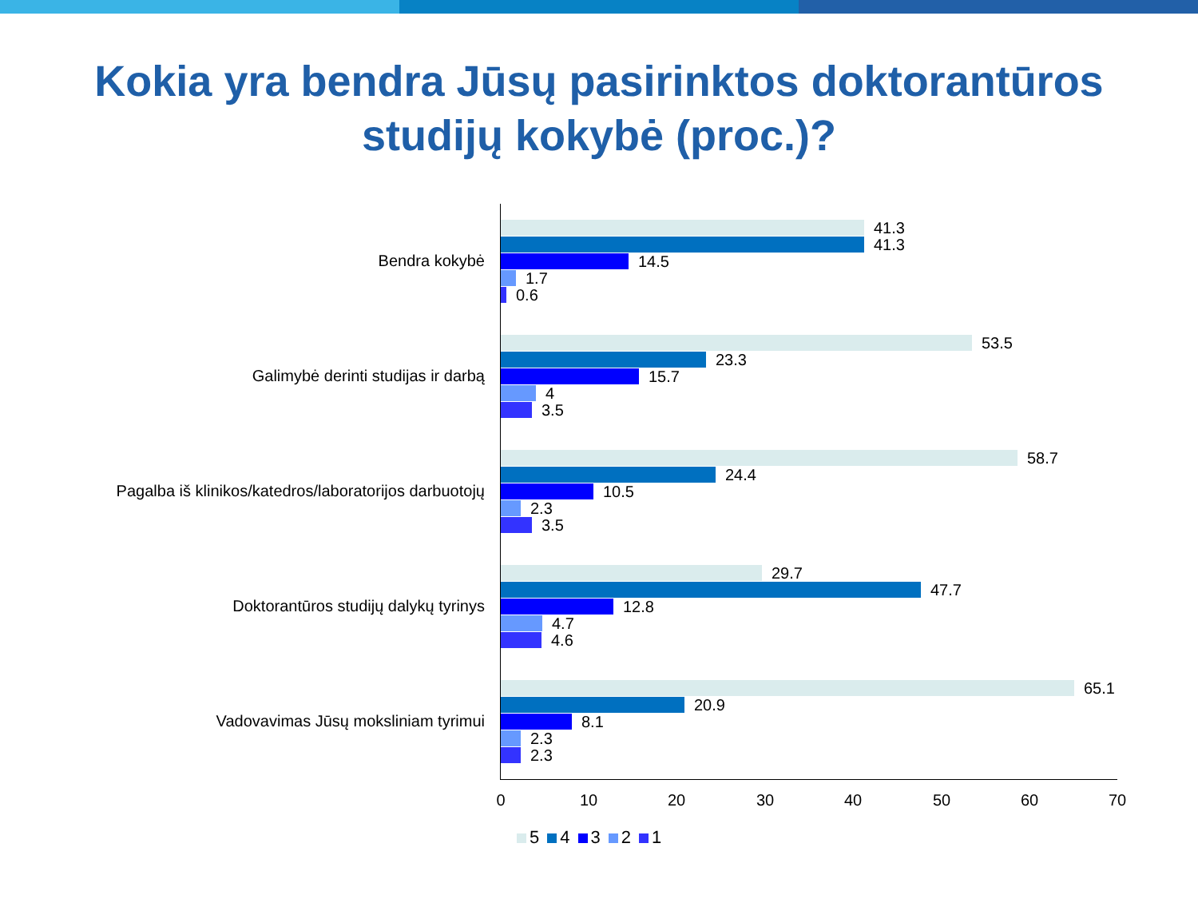Kokia yra bendra Jūsų pasirinktos doktorantūros
studijų kokybė (proc.)?
Bendra kokybė
41.3
41.3
14.5
1.7
0.6
Galimybė derinti studijas ir darbą
53.5
23.3
15.7
4
3.5
Pagalba iš klinikos/katedros/laboratorijos darbuotojų
58.7
24.4
10.5
2.3
3.5
Doktorantūros studijų dalykų tyrinys
29.7
47.7
12.8
4.7
4.6
Vadovavimas Jūsų moksliniam tyrimui
65.1
20.9
8.1
2.3
2.3
0 10 20 30 40 50 60 70
5 4 3 2 1